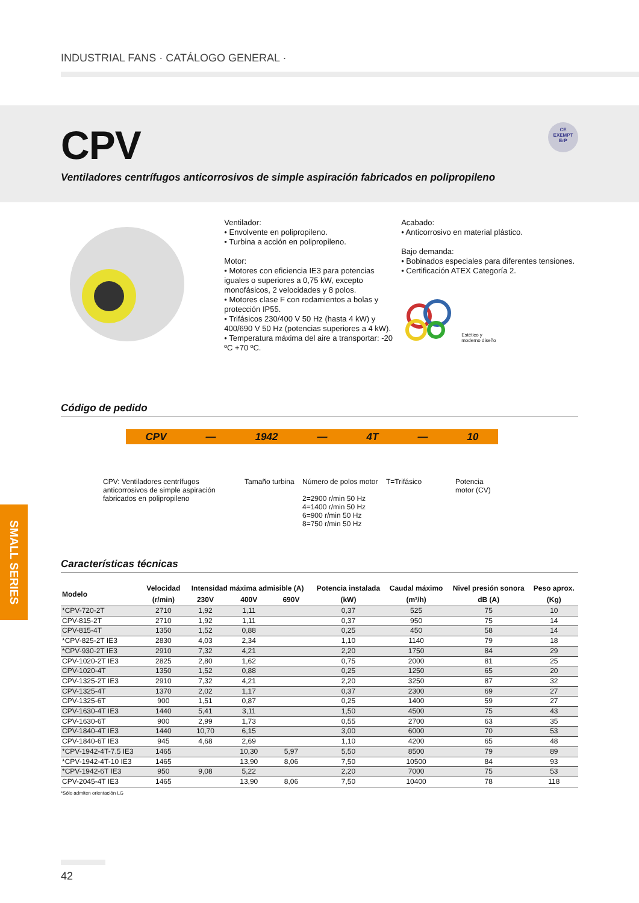INDUSTRIAL FANS · CATÁLOGO GENERAL ·
CPV
Ventiladores centrífugos anticorrosivos de simple aspiración fabricados en polipropileno
CE
EXEMPT
ErP
Ventilador:
• Envolvente en polipropileno.
• Turbina a acción en polipropileno.
Motor:
• Motores con eficiencia IE3 para potencias iguales o superiores a 0,75 kW, excepto monofásicos, 2 velocidades y 8 polos.
• Motores clase F con rodamientos a bolas y protección IP55.
• Trifásicos 230/400 V 50 Hz (hasta 4 kW) y 400/690 V 50 Hz (potencias superiores a 4 kW).
• Temperatura máxima del aire a transportar: -20 ºC +70 ºC.
Acabado:
• Anticorrosivo en material plástico.
Bajo demanda:
• Bobinados especiales para diferentes tensiones.
• Certificación ATEX Categoría 2.
Estético y
moderno diseño
SMALL SERIES
Código de pedido
CPV — 1942 — 4T — 10
CPV: Ventiladores centrífugos anticorrosivos de simple aspiración fabricados en polipropileno
Tamaño turbina
Número de polos motor
2=2900 r/min 50 Hz
4=1400 r/min 50 Hz
6=900 r/min 50 Hz
8=750 r/min 50 Hz
T=Trifásico Potencia
motor (CV)
Características técnicas
| Modelo | Velocidad | Intensidad máxima admisible (A) | | | Potencia instalada | Caudal máximo | Nivel presión sonora | Peso aprox. |
| --- | --- | --- | --- | --- | --- | --- | --- | --- |
| | (r/min) | 230V | 400V | 690V | (kW) | (m³/h) | dB (A) | (Kg) |
| *CPV-720-2T | 2710 | 1,92 | 1,11 | | 0,37 | 525 | 75 | 10 |
| CPV-815-2T | 2710 | 1,92 | 1,11 | | 0,37 | 950 | 75 | 14 |
| CPV-815-4T | 1350 | 1,52 | 0,88 | | 0,25 | 450 | 58 | 14 |
| *CPV-825-2T IE3 | 2830 | 4,03 | 2,34 | | 1,10 | 1140 | 79 | 18 |
| *CPV-930-2T IE3 | 2910 | 7,32 | 4,21 | | 2,20 | 1750 | 84 | 29 |
| CPV-1020-2T IE3 | 2825 | 2,80 | 1,62 | | 0,75 | 2000 | 81 | 25 |
| CPV-1020-4T | 1350 | 1,52 | 0,88 | | 0,25 | 1250 | 65 | 20 |
| CPV-1325-2T IE3 | 2910 | 7,32 | 4,21 | | 2,20 | 3250 | 87 | 32 |
| CPV-1325-4T | 1370 | 2,02 | 1,17 | | 0,37 | 2300 | 69 | 27 |
| CPV-1325-6T | 900 | 1,51 | 0,87 | | 0,25 | 1400 | 59 | 27 |
| CPV-1630-4T IE3 | 1440 | 5,41 | 3,11 | | 1,50 | 4500 | 75 | 43 |
| CPV-1630-6T | 900 | 2,99 | 1,73 | | 0,55 | 2700 | 63 | 35 |
| CPV-1840-4T IE3 | 1440 | 10,70 | 6,15 | | 3,00 | 6000 | 70 | 53 |
| CPV-1840-6T IE3 | 945 | 4,68 | 2,69 | | 1,10 | 4200 | 65 | 48 |
| *CPV-1942-4T-7.5 IE3 | 1465 | | 10,30 | 5,97 | 5,50 | 8500 | 79 | 89 |
| *CPV-1942-4T-10 IE3 | 1465 | | 13,90 | 8,06 | 7,50 | 10500 | 84 | 93 |
| *CPV-1942-6T IE3 | 950 | 9,08 | 5,22 | | 2,20 | 7000 | 75 | 53 |
| CPV-2045-4T IE3 | 1465 | | 13,90 | 8,06 | 7,50 | 10400 | 78 | 118 |
*Sólo admiten orientación LG
42